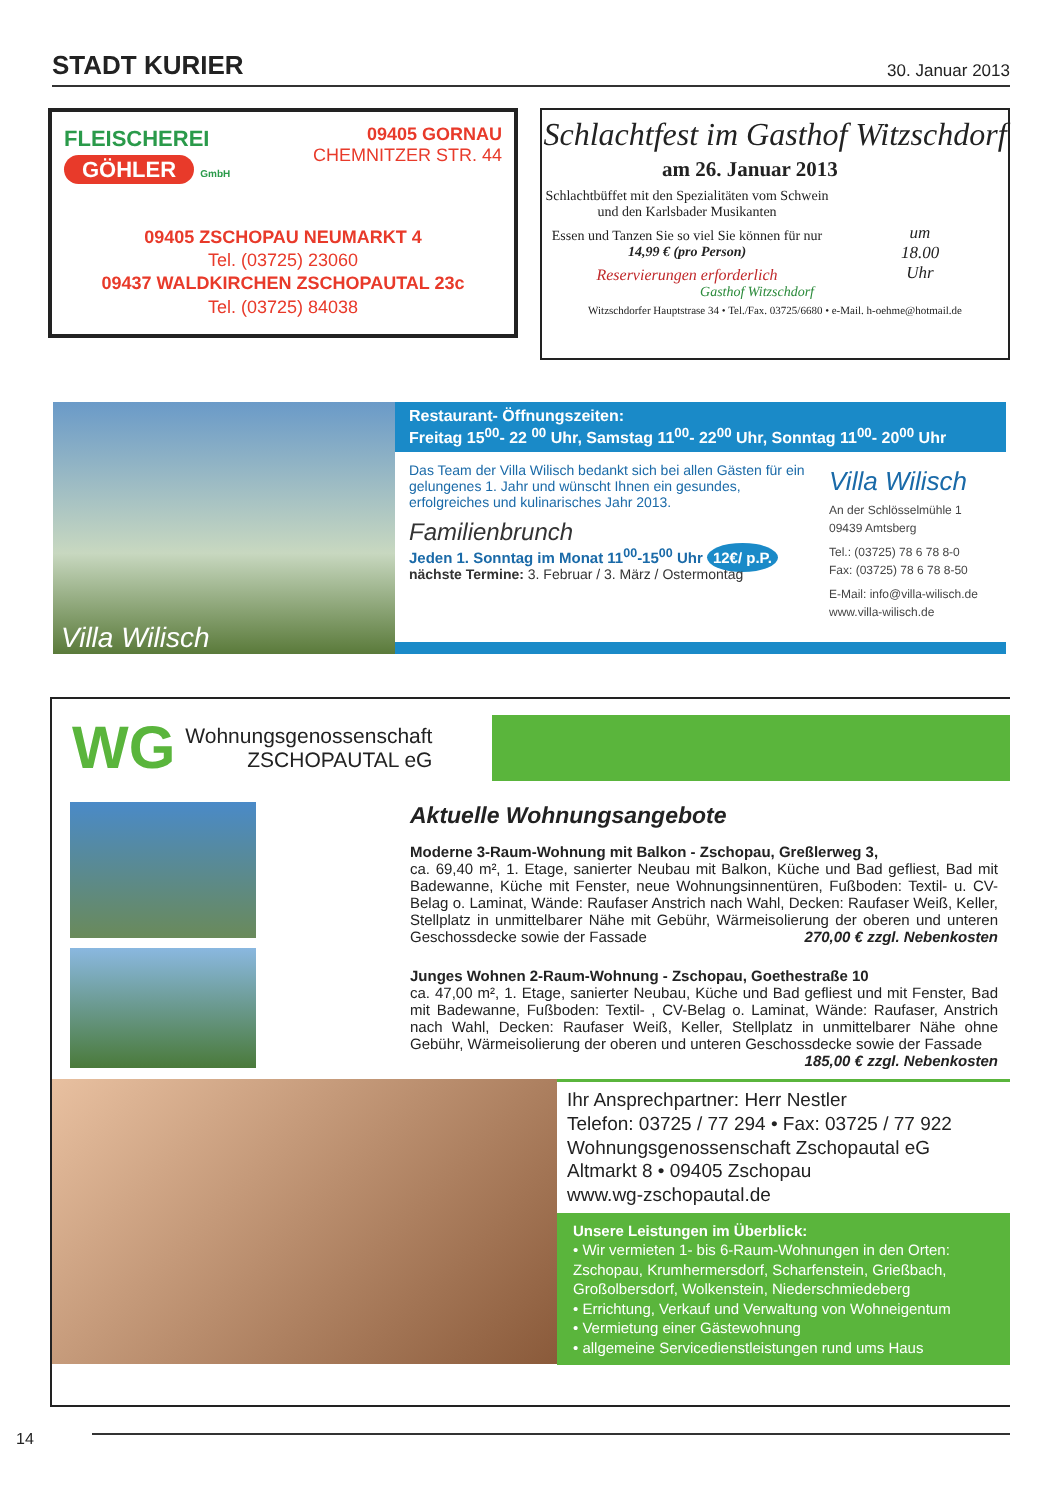STADT KURIER 30. Januar 2013
FLEISCHEREI
GÖHLER GmbH
09405 GORNAU
CHEMNITZER STR. 44
09405 ZSCHOPAU NEUMARKT 4
Tel. (03725) 23060
09437 WALDKIRCHEN ZSCHOPAUTAL 23c
Tel. (03725) 84038
Schlachtfest im Gasthof Witzschdorf
am 26. Januar 2013
Schlachtbüffet mit den Spezialitäten vom Schwein und den Karlsbader Musikanten
Essen und Tanzen Sie so viel Sie können für nur 14,99 € (pro Person)
Reservierungen erforderlich
Gasthof Witzschdorf
um
18.00
Uhr
Witzschdorfer Hauptstrase 34 • Tel./Fax. 03725/6680 • e-Mail. h-oehme@hotmail.de
Villa Wilisch
Restaurant- Öffnungszeiten:
Freitag 15<sup>00</sup>- 22 <sup>00</sup> Uhr, Samstag 11<sup>00</sup>- 22<sup>00</sup> Uhr, Sonntag 11<sup>00</sup>- 20<sup>00</sup> Uhr
Das Team der Villa Wilisch bedankt sich bei allen Gästen für ein gelungenes 1. Jahr und wünscht Ihnen ein gesundes, erfolgreiches und kulinarisches Jahr 2013.
Familienbrunch
Jeden 1. Sonntag im Monat 11<sup>00</sup>-15<sup>00</sup> Uhr 12€/ p.P.
nächste Termine: 3. Februar / 3. März / Ostermontag
Villa Wilisch
An der Schlösselmühle 1
09439 Amtsberg
Tel.: (03725) 78 6 78 8-0
Fax: (03725) 78 6 78 8-50
E-Mail: info@villa-wilisch.de
www.villa-wilisch.de
WG Wohnungsgenossenschaft
ZSCHOPAUTAL eG
Aktuelle Wohnungsangebote
Moderne 3-Raum-Wohnung mit Balkon - Zschopau, Greßlerweg 3,
ca. 69,40 m², 1. Etage, sanierter Neubau mit Balkon, Küche und Bad gefliest, Bad mit Badewanne, Küche mit Fenster, neue Wohnungsinnentüren, Fußboden: Textil- u. CV-Belag o. Laminat, Wände: Raufaser Anstrich nach Wahl, Decken: Raufaser Weiß, Keller, Stellplatz in unmittelbarer Nähe mit Gebühr, Wärmeisolierung der oberen und unteren Geschossdecke sowie der Fassade 270,00 € zzgl. Nebenkosten
Junges Wohnen 2-Raum-Wohnung - Zschopau, Goethestraße 10
ca. 47,00 m², 1. Etage, sanierter Neubau, Küche und Bad gefliest und mit Fenster, Bad mit Badewanne, Fußboden: Textil- , CV-Belag o. Laminat, Wände: Raufaser, Anstrich nach Wahl, Decken: Raufaser Weiß, Keller, Stellplatz in unmittelbarer Nähe ohne Gebühr, Wärmeisolierung der oberen und unteren Geschossdecke sowie der Fassade 185,00 € zzgl. Nebenkosten
Ihr Ansprechpartner: Herr Nestler
Telefon: 03725 / 77 294 • Fax: 03725 / 77 922
Wohnungsgenossenschaft Zschopautal eG
Altmarkt 8 • 09405 Zschopau
www.wg-zschopautal.de
Unsere Leistungen im Überblick:
• Wir vermieten 1- bis 6-Raum-Wohnungen in den Orten: Zschopau, Krumhermersdorf, Scharfenstein, Grießbach, Großolbersdorf, Wolkenstein, Niederschmiedeberg
• Errichtung, Verkauf und Verwaltung von Wohneigentum
• Vermietung einer Gästewohnung
• allgemeine Servicedienstleistungen rund ums Haus
14